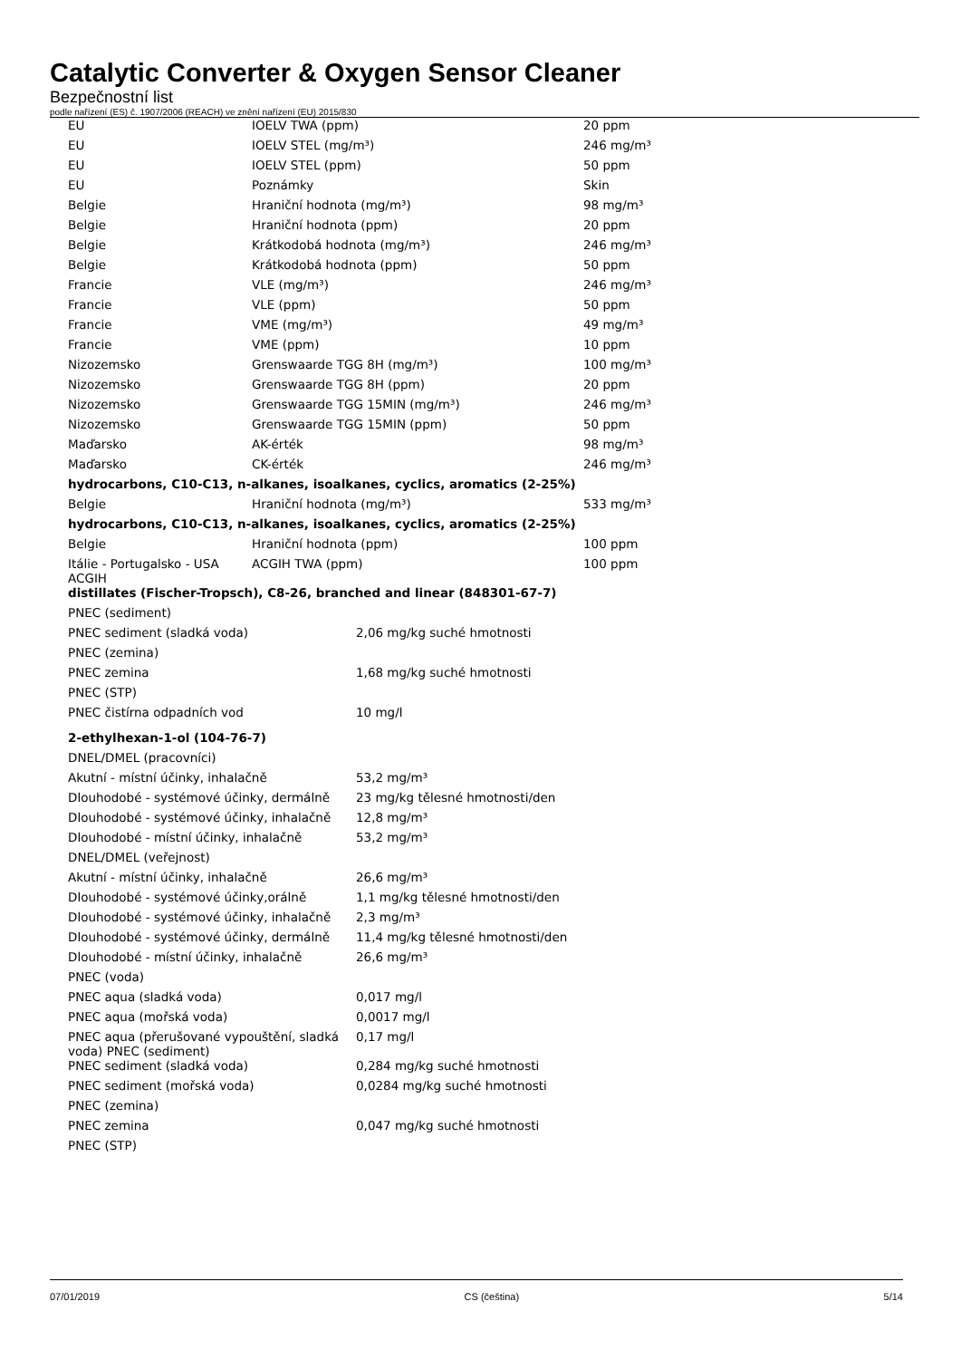Catalytic Converter & Oxygen Sensor Cleaner
Bezpečnostní list
podle nařízení (ES) č. 1907/2006 (REACH) ve znění nařízení (EU) 2015/830
| EU | IOELV TWA (ppm) | 20 ppm |
| EU | IOELV STEL (mg/m³) | 246 mg/m³ |
| EU | IOELV STEL (ppm) | 50 ppm |
| EU | Poznámky | Skin |
| Belgie | Hraniční hodnota (mg/m³) | 98 mg/m³ |
| Belgie | Hraniční hodnota (ppm) | 20 ppm |
| Belgie | Krátkodobá hodnota (mg/m³) | 246 mg/m³ |
| Belgie | Krátkodobá hodnota (ppm) | 50 ppm |
| Francie | VLE (mg/m³) | 246 mg/m³ |
| Francie | VLE (ppm) | 50 ppm |
| Francie | VME (mg/m³) | 49 mg/m³ |
| Francie | VME (ppm) | 10 ppm |
| Nizozemsko | Grenswaarde TGG 8H (mg/m³) | 100 mg/m³ |
| Nizozemsko | Grenswaarde TGG 8H (ppm) | 20 ppm |
| Nizozemsko | Grenswaarde TGG 15MIN (mg/m³) | 246 mg/m³ |
| Nizozemsko | Grenswaarde TGG 15MIN (ppm) | 50 ppm |
| Maďarsko | AK-érték | 98 mg/m³ |
| Maďarsko | CK-érték | 246 mg/m³ |
| hydrocarbons, C10-C13, n-alkanes, isoalkanes, cyclics, aromatics (2-25%) | | |
| Belgie | Hraniční hodnota (mg/m³) | 533 mg/m³ |
| hydrocarbons, C10-C13, n-alkanes, isoalkanes, cyclics, aromatics (2-25%) | | |
| Belgie | Hraniční hodnota (ppm) | 100 ppm |
| Itálie - Portugalsko - USA ACGIH | ACGIH TWA (ppm) | 100 ppm |
| distillates (Fischer-Tropsch), C8-26, branched and linear (848301-67-7) | | |
| PNEC (sediment) | |
| PNEC sediment (sladká voda) | 2,06 mg/kg suché hmotnosti |
| PNEC (zemina) | |
| PNEC zemina | 1,68 mg/kg suché hmotnosti |
| PNEC (STP) | |
| PNEC čistírna odpadních vod | 10 mg/l |
| 2-ethylhexan-1-ol (104-76-7) | |
| DNEL/DMEL (pracovníci) | |
| Akutní - místní účinky, inhalačně | 53,2 mg/m³ |
| Dlouhodobé - systémové účinky, dermálně | 23 mg/kg tělesné hmotnosti/den |
| Dlouhodobé - systémové účinky, inhalačně | 12,8 mg/m³ |
| Dlouhodobé - místní účinky, inhalačně | 53,2 mg/m³ |
| DNEL/DMEL (veřejnost) | |
| Akutní - místní účinky, inhalačně | 26,6 mg/m³ |
| Dlouhodobé - systémové účinky,orálně | 1,1 mg/kg tělesné hmotnosti/den |
| Dlouhodobé - systémové účinky, inhalačně | 2,3 mg/m³ |
| Dlouhodobé - systémové účinky, dermálně | 11,4 mg/kg tělesné hmotnosti/den |
| Dlouhodobé - místní účinky, inhalačně | 26,6 mg/m³ |
| PNEC (voda) | |
| PNEC aqua (sladká voda) | 0,017 mg/l |
| PNEC aqua (mořská voda) | 0,0017 mg/l |
| PNEC aqua (přerušované vypouštění, sladká voda) PNEC (sediment) | 0,17 mg/l |
| PNEC sediment (sladká voda) | 0,284 mg/kg suché hmotnosti |
| PNEC sediment (mořská voda) | 0,0284 mg/kg suché hmotnosti |
| PNEC (zemina) | |
| PNEC zemina | 0,047 mg/kg suché hmotnosti |
| PNEC (STP) | |
07/01/2019 CS (čeština) 5/14